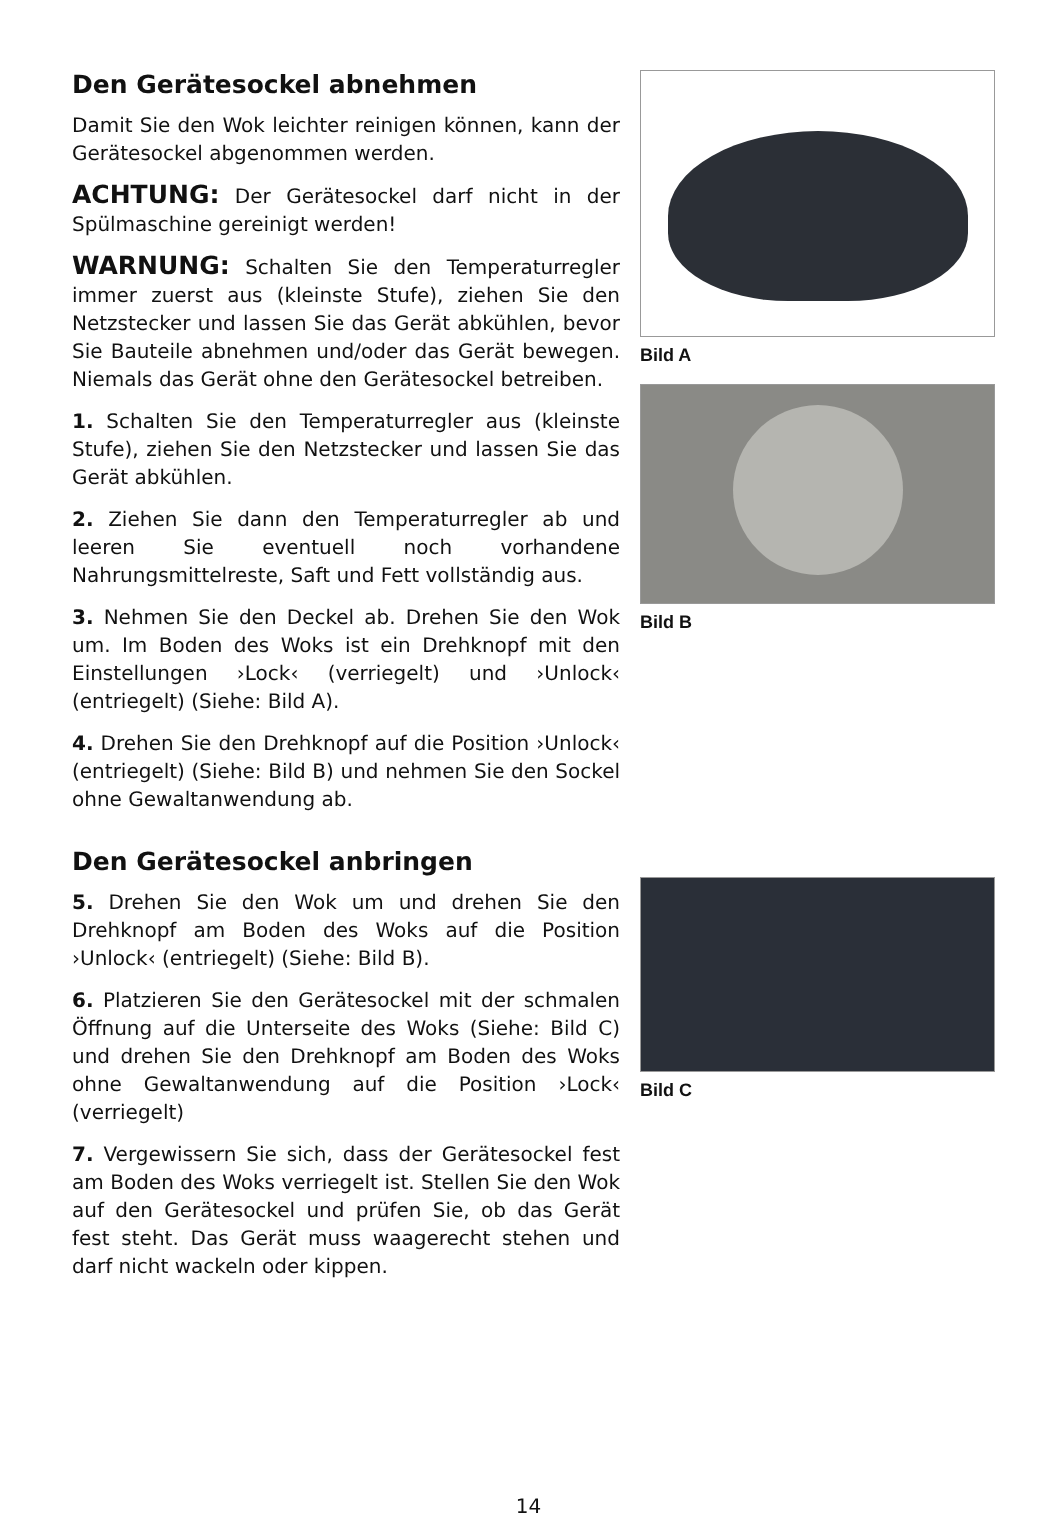Den Gerätesockel abnehmen
Damit Sie den Wok leichter reinigen können, kann der Gerätesockel abgenommen werden.
ACHTUNG: Der Gerätesockel darf nicht in der Spülmaschine gereinigt werden!
WARNUNG: Schalten Sie den Temperaturregler immer zuerst aus (kleinste Stufe), ziehen Sie den Netzstecker und lassen Sie das Gerät abkühlen, bevor Sie Bauteile abnehmen und/oder das Gerät bewegen. Niemals das Gerät ohne den Gerätesockel betreiben.
1. Schalten Sie den Temperaturregler aus (kleinste Stufe), ziehen Sie den Netzstecker und lassen Sie das Gerät abkühlen.
2. Ziehen Sie dann den Temperaturregler ab und leeren Sie eventuell noch vorhandene Nahrungsmittelreste, Saft und Fett vollständig aus.
3. Nehmen Sie den Deckel ab. Drehen Sie den Wok um. Im Boden des Woks ist ein Drehknopf mit den Einstellungen ›Lock‹ (verriegelt) und ›Unlock‹ (entriegelt) (Siehe: Bild A).
4. Drehen Sie den Drehknopf auf die Position ›Unlock‹ (entriegelt) (Siehe: Bild B) und nehmen Sie den Sockel ohne Gewaltanwendung ab.
Den Gerätesockel anbringen
5. Drehen Sie den Wok um und drehen Sie den Drehknopf am Boden des Woks auf die Position ›Unlock‹ (entriegelt) (Siehe: Bild B).
6. Platzieren Sie den Gerätesockel mit der schmalen Öffnung auf die Unterseite des Woks (Siehe: Bild C) und drehen Sie den Drehknopf am Boden des Woks ohne Gewaltanwendung auf die Position ›Lock‹ (verriegelt)
7. Vergewissern Sie sich, dass der Gerätesockel fest am Boden des Woks verriegelt ist. Stellen Sie den Wok auf den Gerätesockel und prüfen Sie, ob das Gerät fest steht. Das Gerät muss waagerecht stehen und darf nicht wackeln oder kippen.
Bild A
Bild B
Bild C
14